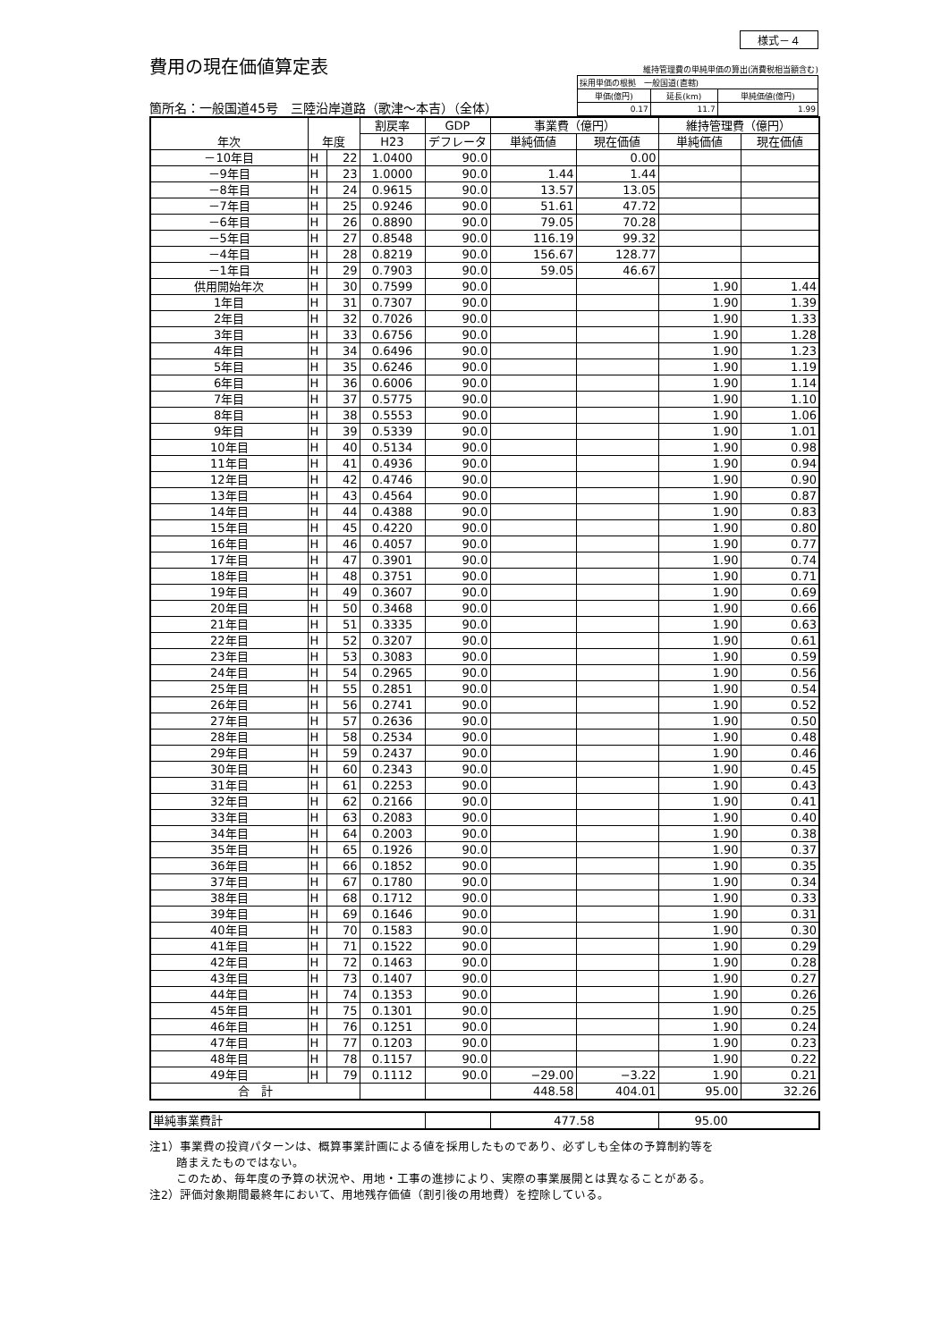様式－４
費用の現在価値算定表
箇所名：一般国道45号　三陸沿岸道路（歌津～本吉）（全体）
維持管理費の単純単価の算出(消費税相当額含む)
| 採用単価の根拠 一般国道(直轄) | | |
| 単価(億円) | 延長(km) | 単純価値(億円) |
| 0.17 | 11.7 | 1.99 |
| 年次 | 年度 | | 割戻率 | GDP | 事業費（億円） | | 維持管理費（億円） | |
| --- | --- | --- | --- | --- | --- | --- | --- | --- |
| | | | H23 | デフレータ | 単純価値 | 現在価値 | 単純価値 | 現在価値 |
| －10年目 | H | 22 | 1.0400 | 90.0 | | 0.00 | | |
| －9年目 | H | 23 | 1.0000 | 90.0 | 1.44 | 1.44 | | |
| －8年目 | H | 24 | 0.9615 | 90.0 | 13.57 | 13.05 | | |
| －7年目 | H | 25 | 0.9246 | 90.0 | 51.61 | 47.72 | | |
| －6年目 | H | 26 | 0.8890 | 90.0 | 79.05 | 70.28 | | |
| －5年目 | H | 27 | 0.8548 | 90.0 | 116.19 | 99.32 | | |
| －4年目 | H | 28 | 0.8219 | 90.0 | 156.67 | 128.77 | | |
| －1年目 | H | 29 | 0.7903 | 90.0 | 59.05 | 46.67 | | |
| 供用開始年次 | H | 30 | 0.7599 | 90.0 | | | 1.90 | 1.44 |
| 1年目 | H | 31 | 0.7307 | 90.0 | | | 1.90 | 1.39 |
| 2年目 | H | 32 | 0.7026 | 90.0 | | | 1.90 | 1.33 |
| 3年目 | H | 33 | 0.6756 | 90.0 | | | 1.90 | 1.28 |
| 4年目 | H | 34 | 0.6496 | 90.0 | | | 1.90 | 1.23 |
| 5年目 | H | 35 | 0.6246 | 90.0 | | | 1.90 | 1.19 |
| 6年目 | H | 36 | 0.6006 | 90.0 | | | 1.90 | 1.14 |
| 7年目 | H | 37 | 0.5775 | 90.0 | | | 1.90 | 1.10 |
| 8年目 | H | 38 | 0.5553 | 90.0 | | | 1.90 | 1.06 |
| 9年目 | H | 39 | 0.5339 | 90.0 | | | 1.90 | 1.01 |
| 10年目 | H | 40 | 0.5134 | 90.0 | | | 1.90 | 0.98 |
| 11年目 | H | 41 | 0.4936 | 90.0 | | | 1.90 | 0.94 |
| 12年目 | H | 42 | 0.4746 | 90.0 | | | 1.90 | 0.90 |
| 13年目 | H | 43 | 0.4564 | 90.0 | | | 1.90 | 0.87 |
| 14年目 | H | 44 | 0.4388 | 90.0 | | | 1.90 | 0.83 |
| 15年目 | H | 45 | 0.4220 | 90.0 | | | 1.90 | 0.80 |
| 16年目 | H | 46 | 0.4057 | 90.0 | | | 1.90 | 0.77 |
| 17年目 | H | 47 | 0.3901 | 90.0 | | | 1.90 | 0.74 |
| 18年目 | H | 48 | 0.3751 | 90.0 | | | 1.90 | 0.71 |
| 19年目 | H | 49 | 0.3607 | 90.0 | | | 1.90 | 0.69 |
| 20年目 | H | 50 | 0.3468 | 90.0 | | | 1.90 | 0.66 |
| 21年目 | H | 51 | 0.3335 | 90.0 | | | 1.90 | 0.63 |
| 22年目 | H | 52 | 0.3207 | 90.0 | | | 1.90 | 0.61 |
| 23年目 | H | 53 | 0.3083 | 90.0 | | | 1.90 | 0.59 |
| 24年目 | H | 54 | 0.2965 | 90.0 | | | 1.90 | 0.56 |
| 25年目 | H | 55 | 0.2851 | 90.0 | | | 1.90 | 0.54 |
| 26年目 | H | 56 | 0.2741 | 90.0 | | | 1.90 | 0.52 |
| 27年目 | H | 57 | 0.2636 | 90.0 | | | 1.90 | 0.50 |
| 28年目 | H | 58 | 0.2534 | 90.0 | | | 1.90 | 0.48 |
| 29年目 | H | 59 | 0.2437 | 90.0 | | | 1.90 | 0.46 |
| 30年目 | H | 60 | 0.2343 | 90.0 | | | 1.90 | 0.45 |
| 31年目 | H | 61 | 0.2253 | 90.0 | | | 1.90 | 0.43 |
| 32年目 | H | 62 | 0.2166 | 90.0 | | | 1.90 | 0.41 |
| 33年目 | H | 63 | 0.2083 | 90.0 | | | 1.90 | 0.40 |
| 34年目 | H | 64 | 0.2003 | 90.0 | | | 1.90 | 0.38 |
| 35年目 | H | 65 | 0.1926 | 90.0 | | | 1.90 | 0.37 |
| 36年目 | H | 66 | 0.1852 | 90.0 | | | 1.90 | 0.35 |
| 37年目 | H | 67 | 0.1780 | 90.0 | | | 1.90 | 0.34 |
| 38年目 | H | 68 | 0.1712 | 90.0 | | | 1.90 | 0.33 |
| 39年目 | H | 69 | 0.1646 | 90.0 | | | 1.90 | 0.31 |
| 40年目 | H | 70 | 0.1583 | 90.0 | | | 1.90 | 0.30 |
| 41年目 | H | 71 | 0.1522 | 90.0 | | | 1.90 | 0.29 |
| 42年目 | H | 72 | 0.1463 | 90.0 | | | 1.90 | 0.28 |
| 43年目 | H | 73 | 0.1407 | 90.0 | | | 1.90 | 0.27 |
| 44年目 | H | 74 | 0.1353 | 90.0 | | | 1.90 | 0.26 |
| 45年目 | H | 75 | 0.1301 | 90.0 | | | 1.90 | 0.25 |
| 46年目 | H | 76 | 0.1251 | 90.0 | | | 1.90 | 0.24 |
| 47年目 | H | 77 | 0.1203 | 90.0 | | | 1.90 | 0.23 |
| 48年目 | H | 78 | 0.1157 | 90.0 | | | 1.90 | 0.22 |
| 49年目 | H | 79 | 0.1112 | 90.0 | −29.00 | −3.22 | 1.90 | 0.21 |
| 合 計 | | | | | 448.58 | 404.01 | 95.00 | 32.26 |
| 単純事業費計 | | 477.58 | 95.00 |
注1）事業費の投資パターンは、概算事業計画による値を採用したものであり、必ずしも全体の予算制約等を
　　 踏まえたものではない。
　　 このため、毎年度の予算の状況や、用地・工事の進捗により、実際の事業展開とは異なることがある。
注2）評価対象期間最終年において、用地残存価値（割引後の用地費）を控除している。